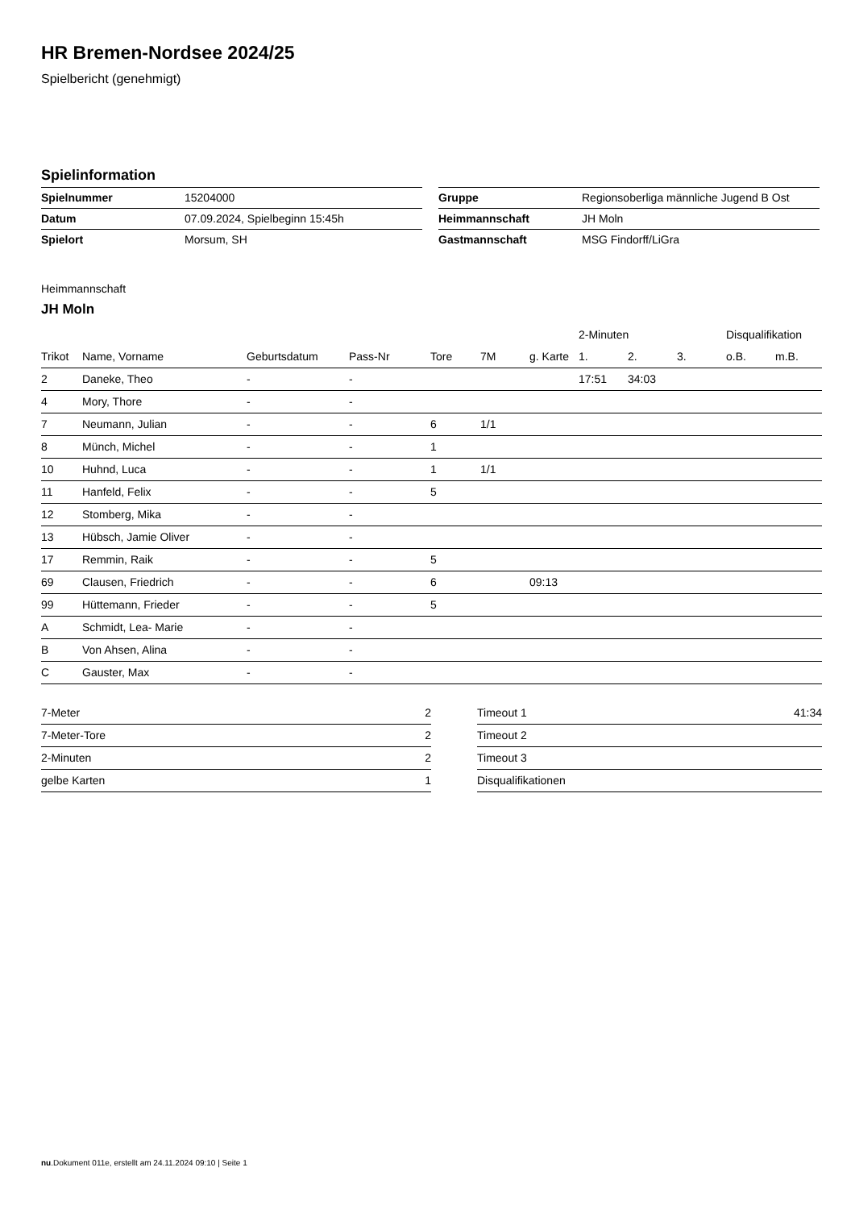HR Bremen-Nordsee 2024/25
Spielbericht (genehmigt)
Spielinformation
| Spielnummer | 15204000 |
| Datum | 07.09.2024, Spielbeginn 15:45h |
| Spielort | Morsum, SH |
| Gruppe | Regionsoberliga männliche Jugend B Ost |
| Heimmannschaft | JH Moln |
| Gastmannschaft | MSG Findorff/LiGra |
Heimmannschaft
JH Moln
| | | | | | | | 2-Minuten | | | Disqualifikation | |
| --- | --- | --- | --- | --- | --- | --- | --- | --- | --- | --- | --- |
| Trikot | Name, Vorname | Geburtsdatum | Pass-Nr | Tore | 7M | g. Karte | 1. | 2. | 3. | o.B. | m.B. |
| 2 | Daneke, Theo | - | - | | | | 17:51 | 34:03 | | | |
| 4 | Mory, Thore | - | - | | | | | | | | |
| 7 | Neumann, Julian | - | - | 6 | 1/1 | | | | | | |
| 8 | Münch, Michel | - | - | 1 | | | | | | | |
| 10 | Huhnd, Luca | - | - | 1 | 1/1 | | | | | | |
| 11 | Hanfeld, Felix | - | - | 5 | | | | | | | |
| 12 | Stomberg, Mika | - | - | | | | | | | | |
| 13 | Hübsch, Jamie Oliver | - | - | | | | | | | | |
| 17 | Remmin, Raik | - | - | 5 | | | | | | | |
| 69 | Clausen, Friedrich | - | - | 6 | | 09:13 | | | | | |
| 99 | Hüttemann, Frieder | - | - | 5 | | | | | | | |
| A | Schmidt, Lea- Marie | - | - | | | | | | | | |
| B | Von Ahsen, Alina | - | - | | | | | | | | |
| C | Gauster, Max | - | - | | | | | | | | |
| 7-Meter | 2 |
| 7-Meter-Tore | 2 |
| 2-Minuten | 2 |
| gelbe Karten | 1 |
| Timeout 1 | 41:34 |
| Timeout 2 | |
| Timeout 3 | |
| Disqualifikationen | |
nu.Dokument 011e, erstellt am 24.11.2024 09:10 | Seite 1